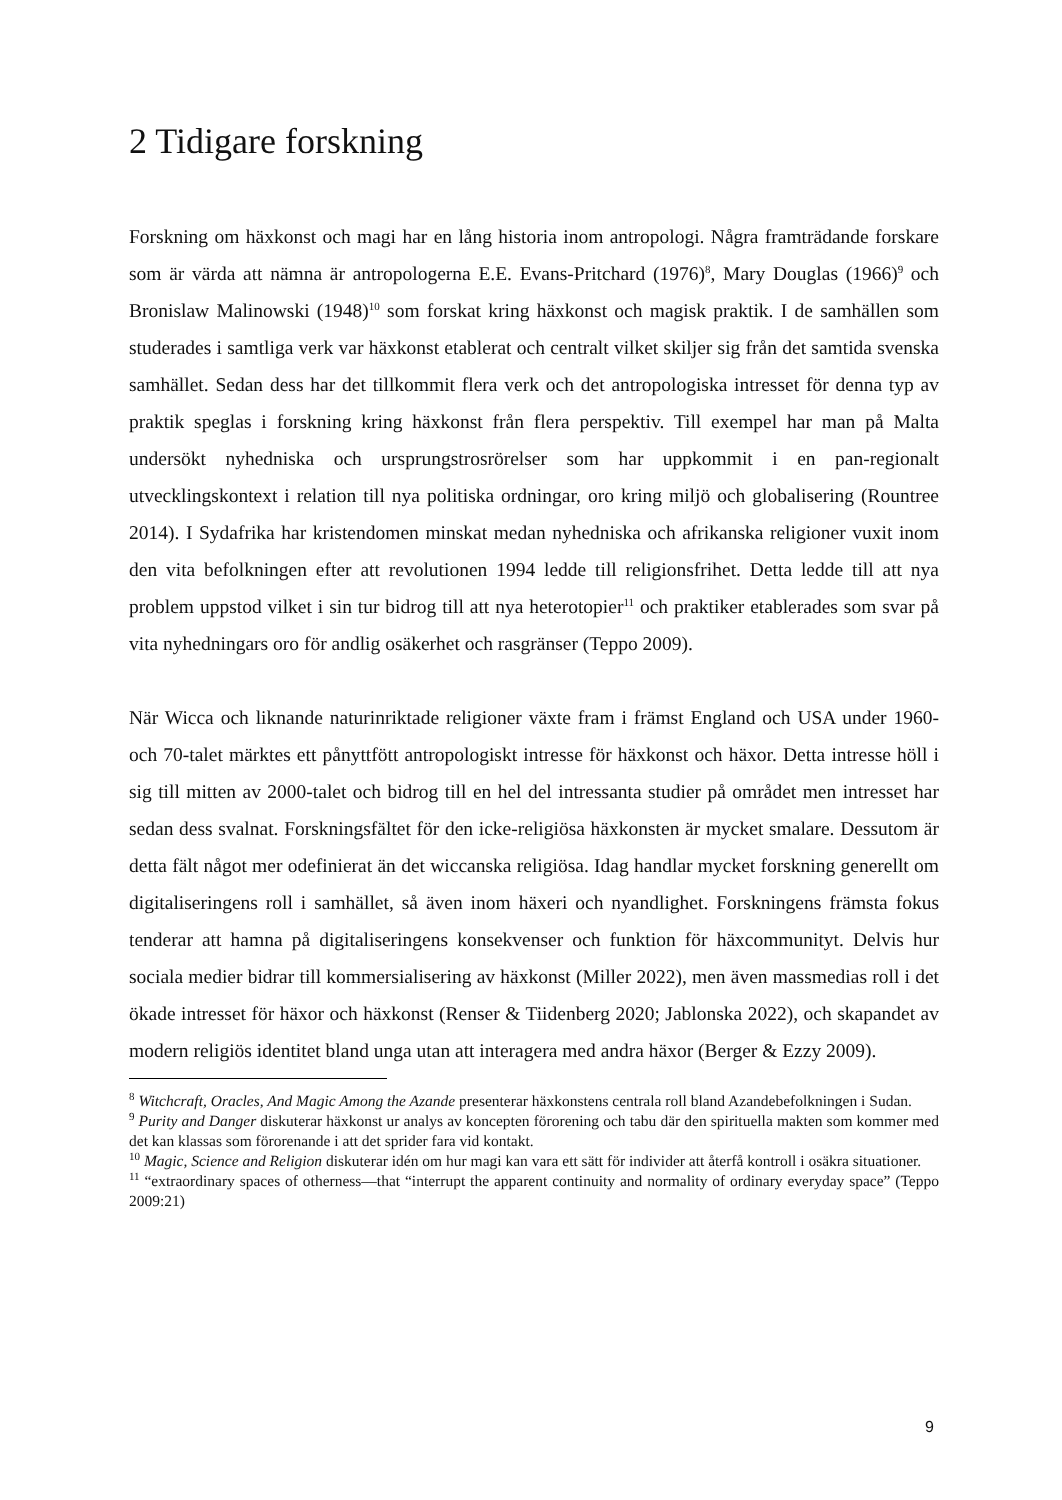2 Tidigare forskning
Forskning om häxkonst och magi har en lång historia inom antropologi. Några framträdande forskare som är värda att nämna är antropologerna E.E. Evans-Pritchard (1976)<sup>8</sup>, Mary Douglas (1966)<sup>9</sup> och Bronislaw Malinowski (1948)<sup>10</sup> som forskat kring häxkonst och magisk praktik. I de samhällen som studerades i samtliga verk var häxkonst etablerat och centralt vilket skiljer sig från det samtida svenska samhället. Sedan dess har det tillkommit flera verk och det antropologiska intresset för denna typ av praktik speglas i forskning kring häxkonst från flera perspektiv. Till exempel har man på Malta undersökt nyhedniska och ursprungstrosrörelser som har uppkommit i en pan-regionalt utvecklingskontext i relation till nya politiska ordningar, oro kring miljö och globalisering (Rountree 2014). I Sydafrika har kristendomen minskat medan nyhedniska och afrikanska religioner vuxit inom den vita befolkningen efter att revolutionen 1994 ledde till religionsfrihet. Detta ledde till att nya problem uppstod vilket i sin tur bidrog till att nya heterotopier<sup>11</sup> och praktiker etablerades som svar på vita nyhedningars oro för andlig osäkerhet och rasgränser (Teppo 2009).
När Wicca och liknande naturinriktade religioner växte fram i främst England och USA under 1960- och 70-talet märktes ett pånyttfött antropologiskt intresse för häxkonst och häxor. Detta intresse höll i sig till mitten av 2000-talet och bidrog till en hel del intressanta studier på området men intresset har sedan dess svalnat. Forskningsfältet för den icke-religiösa häxkonsten är mycket smalare. Dessutom är detta fält något mer odefinierat än det wiccanska religiösa. Idag handlar mycket forskning generellt om digitaliseringens roll i samhället, så även inom häxeri och nyandlighet. Forskningens främsta fokus tenderar att hamna på digitaliseringens konsekvenser och funktion för häxcommunityt. Delvis hur sociala medier bidrar till kommersialisering av häxkonst (Miller 2022), men även massmedias roll i det ökade intresset för häxor och häxkonst (Renser & Tiidenberg 2020; Jablonska 2022), och skapandet av modern religiös identitet bland unga utan att interagera med andra häxor (Berger & Ezzy 2009).
<sup>8</sup> Witchcraft, Oracles, And Magic Among the Azande presenterar häxkonstens centrala roll bland Azandebefolkningen i Sudan.
<sup>9</sup> Purity and Danger diskuterar häxkonst ur analys av koncepten förorening och tabu där den spirituella makten som kommer med det kan klassas som förorenande i att det sprider fara vid kontakt.
<sup>10</sup> Magic, Science and Religion diskuterar idén om hur magi kan vara ett sätt för individer att återfå kontroll i osäkra situationer.
<sup>11</sup> “extraordinary spaces of otherness—that “interrupt the apparent continuity and normality of ordinary everyday space” (Teppo 2009:21)
9